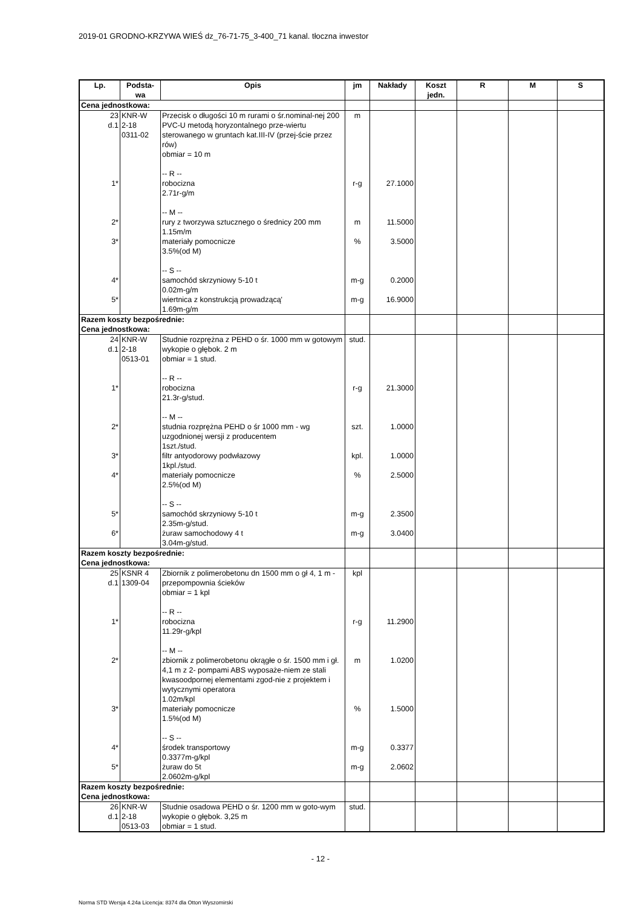2019-01 GRODNO-KRZYWA WIEŚ dz_76-71-75_3-400_71 kanal. tłoczna inwestor
| Lp. | Podsta- wa | Opis | jm | Nakłady | Koszt jedn. | R | M | S |
| --- | --- | --- | --- | --- | --- | --- | --- | --- |
| Cena jednostkowa: | | | | | | | | |
| 23 d.1 | KNR-W 2-18 0311-02 | Przecisk o długości 10 m rurami o śr.nominal-nej 200 PVC-U metodą horyzontalnego prze-wiertu sterowanego w gruntach kat.III-IV (przej-ście przez rów) obmiar = 10 m -- R -- | m | | | | | |
| 1* | | robocizna 2.71r-g/m -- M -- | r-g | 27.1000 | | | | |
| 2* | | rury z tworzywa sztucznego o średnicy 200 mm 1.15m/m | m | 11.5000 | | | | |
| 3* | | materiały pomocnicze 3.5%(od M) -- S -- | % | 3.5000 | | | | |
| 4* | | samochód skrzyniowy 5-10 t 0.02m-g/m | m-g | 0.2000 | | | | |
| 5* | | wiertnica z konstrukcją prowadzącą' 1.69m-g/m | m-g | 16.9000 | | | | |
| Razem koszty bezpośrednie: Cena jednostkowa: | | | | | | | | |
| 24 d.1 | KNR-W 2-18 0513-01 | Studnie rozprężna z PEHD o śr. 1000 mm w gotowym wykopie o głębok. 2 m obmiar = 1 stud. -- R -- | stud. | | | | | |
| 1* | | robocizna 21.3r-g/stud. -- M -- | r-g | 21.3000 | | | | |
| 2* | | studnia rozprężna PEHD o śr 1000 mm - wg uzgodnionej wersji z producentem 1szt./stud. | szt. | 1.0000 | | | | |
| 3* | | filtr antyodorowy podwłazowy 1kpl./stud. | kpl. | 1.0000 | | | | |
| 4* | | materiały pomocnicze 2.5%(od M) -- S -- | % | 2.5000 | | | | |
| 5* | | samochód skrzyniowy 5-10 t 2.35m-g/stud. | m-g | 2.3500 | | | | |
| 6* | | żuraw samochodowy 4 t 3.04m-g/stud. | m-g | 3.0400 | | | | |
| Razem koszty bezpośrednie: Cena jednostkowa: | | | | | | | | |
| 25 d.1 | KSNR 4 1309-04 | Zbiornik z polimerobetonu dn 1500 mm o gł 4, 1 m - przepompownia ścieków obmiar = 1 kpl -- R -- | kpl | | | | | |
| 1* | | robocizna 11.29r-g/kpl -- M -- | r-g | 11.2900 | | | | |
| 2* | | zbiornik z polimerobetonu okrągłe o śr. 1500 mm i gł. 4,1 m z 2- pompami ABS wyposaże-niem ze stali kwasoodpornej elementami zgod-nie z projektem i wytycznymi operatora 1.02m/kpl | m | 1.0200 | | | | |
| 3* | | materiały pomocnicze 1.5%(od M) -- S -- | % | 1.5000 | | | | |
| 4* | | środek transportowy 0.3377m-g/kpl | m-g | 0.3377 | | | | |
| 5* | | żuraw do 5t 2.0602m-g/kpl | m-g | 2.0602 | | | | |
| Razem koszty bezpośrednie: Cena jednostkowa: | | | | | | | | |
| 26 d.1 | KNR-W 2-18 0513-03 | Studnie osadowa PEHD o śr. 1200 mm w goto-wym wykopie o głębok. 3,25 m obmiar = 1 stud. | stud. | | | | | |
- 12 -
Norma STD Wersja 4.24a Licencja: 8374 dla Otton Wyszomirski